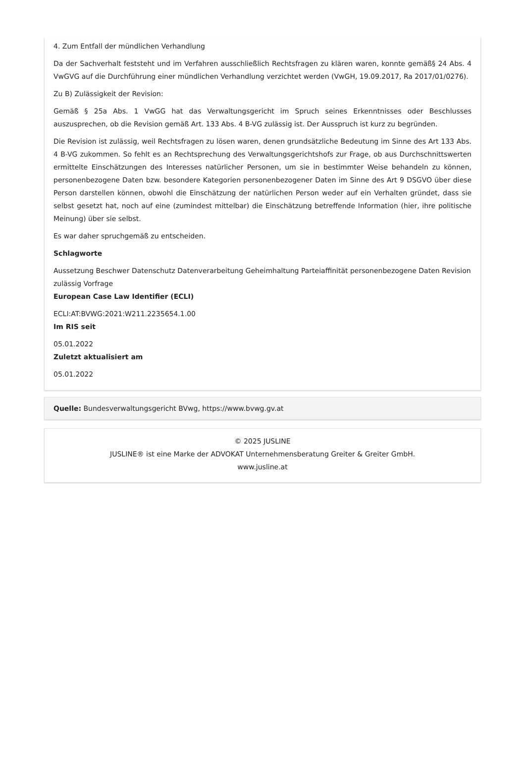4. Zum Entfall der mündlichen Verhandlung
Da der Sachverhalt feststeht und im Verfahren ausschließlich Rechtsfragen zu klären waren, konnte gemäß§ 24 Abs. 4 VwGVG auf die Durchführung einer mündlichen Verhandlung verzichtet werden (VwGH, 19.09.2017, Ra 2017/01/0276).
Zu B) Zulässigkeit der Revision:
Gemäß § 25a Abs. 1 VwGG hat das Verwaltungsgericht im Spruch seines Erkenntnisses oder Beschlusses auszusprechen, ob die Revision gemäß Art. 133 Abs. 4 B-VG zulässig ist. Der Ausspruch ist kurz zu begründen.
Die Revision ist zulässig, weil Rechtsfragen zu lösen waren, denen grundsätzliche Bedeutung im Sinne des Art 133 Abs. 4 B-VG zukommen. So fehlt es an Rechtsprechung des Verwaltungsgerichtshofs zur Frage, ob aus Durchschnittswerten ermittelte Einschätzungen des Interesses natürlicher Personen, um sie in bestimmter Weise behandeln zu können, personenbezogene Daten bzw. besondere Kategorien personenbezogener Daten im Sinne des Art 9 DSGVO über diese Person darstellen können, obwohl die Einschätzung der natürlichen Person weder auf ein Verhalten gründet, dass sie selbst gesetzt hat, noch auf eine (zumindest mittelbar) die Einschätzung betreffende Information (hier, ihre politische Meinung) über sie selbst.
Es war daher spruchgemäß zu entscheiden.
Schlagworte
Aussetzung Beschwer Datenschutz Datenverarbeitung Geheimhaltung Parteiaffinität personenbezogene Daten Revision zulässig Vorfrage
European Case Law Identifier (ECLI)
ECLI:AT:BVWG:2021:W211.2235654.1.00
Im RIS seit
05.01.2022
Zuletzt aktualisiert am
05.01.2022
Quelle: Bundesverwaltungsgericht BVwg, https://www.bvwg.gv.at
© 2025 JUSLINE
JUSLINE® ist eine Marke der ADVOKAT Unternehmensberatung Greiter & Greiter GmbH.
www.jusline.at